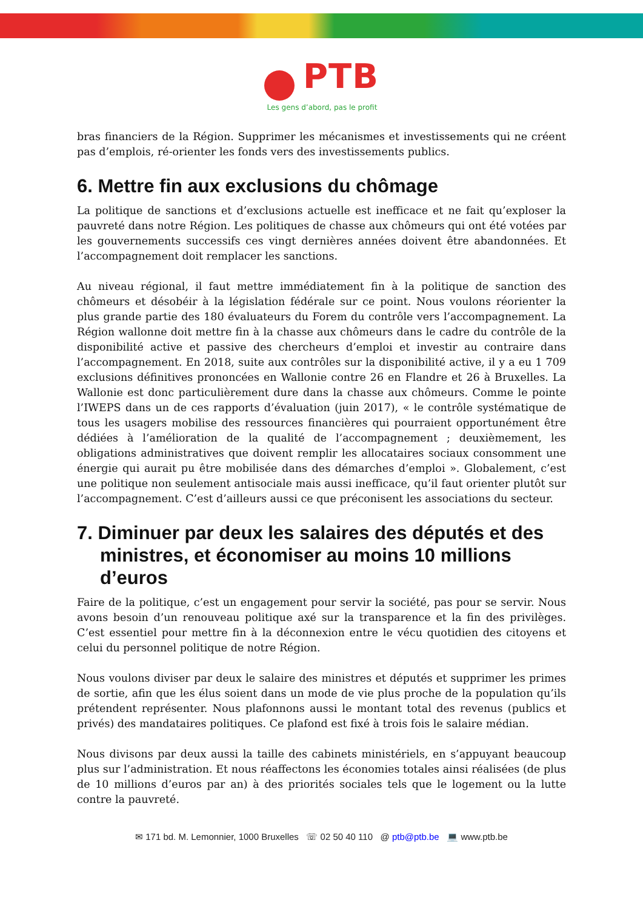PTB
Les gens d’abord, pas le profit
bras financiers de la Région. Supprimer les mécanismes et investissements qui ne créent pas d’emplois, ré-orienter les fonds vers des investissements publics.
6. Mettre fin aux exclusions du chômage
La politique de sanctions et d’exclusions actuelle est inefficace et ne fait qu’exploser la pauvreté dans notre Région. Les politiques de chasse aux chômeurs qui ont été votées par les gouvernements successifs ces vingt dernières années doivent être abandonnées. Et l’accompagnement doit remplacer les sanctions.
Au niveau régional, il faut mettre immédiatement fin à la politique de sanction des chômeurs et désobéir à la législation fédérale sur ce point. Nous voulons réorienter la plus grande partie des 180 évaluateurs du Forem du contrôle vers l’accompagnement. La Région wallonne doit mettre fin à la chasse aux chômeurs dans le cadre du contrôle de la disponibilité active et passive des chercheurs d’emploi et investir au contraire dans l’accompagnement. En 2018, suite aux contrôles sur la disponibilité active, il y a eu 1 709 exclusions définitives prononcées en Wallonie contre 26 en Flandre et 26 à Bruxelles. La Wallonie est donc particulièrement dure dans la chasse aux chômeurs. Comme le pointe l’IWEPS dans un de ces rapports d’évaluation (juin 2017), « le contrôle systématique de tous les usagers mobilise des ressources financières qui pourraient opportunément être dédiées à l’amélioration de la qualité de l’accompagnement ; deuxièmement, les obligations administratives que doivent remplir les allocataires sociaux consomment une énergie qui aurait pu être mobilisée dans des démarches d’emploi ». Globalement, c’est une politique non seulement antisociale mais aussi inefficace, qu’il faut orienter plutôt sur l’accompagnement. C’est d’ailleurs aussi ce que préconisent les associations du secteur.
7. Diminuer par deux les salaires des députés et des ministres, et économiser au moins 10 millions d’euros
Faire de la politique, c’est un engagement pour servir la société, pas pour se servir. Nous avons besoin d’un renouveau politique axé sur la transparence et la fin des privilèges. C’est essentiel pour mettre fin à la déconnexion entre le vécu quotidien des citoyens et celui du personnel politique de notre Région.
Nous voulons diviser par deux le salaire des ministres et députés et supprimer les primes de sortie, afin que les élus soient dans un mode de vie plus proche de la population qu’ils prétendent représenter. Nous plafonnons aussi le montant total des revenus (publics et privés) des mandataires politiques. Ce plafond est fixé à trois fois le salaire médian.
Nous divisons par deux aussi la taille des cabinets ministériels, en s’appuyant beaucoup plus sur l’administration. Et nous réaffectons les économies totales ainsi réalisées (de plus de 10 millions d’euros par an) à des priorités sociales tels que le logement ou la lutte contre la pauvreté.
✉ 171 bd. M. Lemonnier, 1000 Bruxelles ☏ 02 50 40 110 @ ptb@ptb.be 💻 www.ptb.be